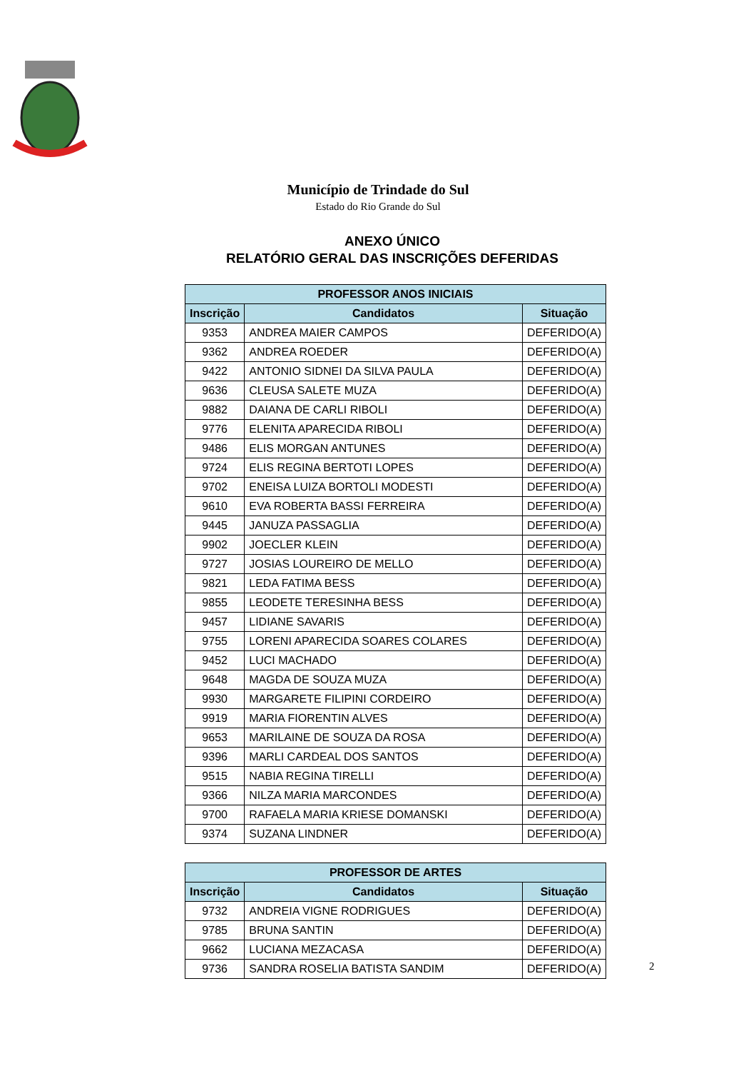Município de Trindade do Sul
Estado do Rio Grande do Sul
ANEXO ÚNICO
RELATÓRIO GERAL DAS INSCRIÇÕES DEFERIDAS
| PROFESSOR ANOS INICIAIS | | |
| --- | --- | --- |
| Inscrição | Candidatos | Situação |
| 9353 | ANDREA MAIER CAMPOS | DEFERIDO(A) |
| 9362 | ANDREA ROEDER | DEFERIDO(A) |
| 9422 | ANTONIO SIDNEI DA SILVA PAULA | DEFERIDO(A) |
| 9636 | CLEUSA SALETE MUZA | DEFERIDO(A) |
| 9882 | DAIANA DE CARLI RIBOLI | DEFERIDO(A) |
| 9776 | ELENITA APARECIDA RIBOLI | DEFERIDO(A) |
| 9486 | ELIS MORGAN ANTUNES | DEFERIDO(A) |
| 9724 | ELIS REGINA BERTOTI LOPES | DEFERIDO(A) |
| 9702 | ENEISA LUIZA BORTOLI MODESTI | DEFERIDO(A) |
| 9610 | EVA ROBERTA BASSI FERREIRA | DEFERIDO(A) |
| 9445 | JANUZA PASSAGLIA | DEFERIDO(A) |
| 9902 | JOECLER KLEIN | DEFERIDO(A) |
| 9727 | JOSIAS LOUREIRO DE MELLO | DEFERIDO(A) |
| 9821 | LEDA FATIMA BESS | DEFERIDO(A) |
| 9855 | LEODETE TERESINHA BESS | DEFERIDO(A) |
| 9457 | LIDIANE SAVARIS | DEFERIDO(A) |
| 9755 | LORENI APARECIDA SOARES COLARES | DEFERIDO(A) |
| 9452 | LUCI MACHADO | DEFERIDO(A) |
| 9648 | MAGDA DE SOUZA MUZA | DEFERIDO(A) |
| 9930 | MARGARETE FILIPINI CORDEIRO | DEFERIDO(A) |
| 9919 | MARIA FIORENTIN ALVES | DEFERIDO(A) |
| 9653 | MARILAINE DE SOUZA DA ROSA | DEFERIDO(A) |
| 9396 | MARLI CARDEAL DOS SANTOS | DEFERIDO(A) |
| 9515 | NABIA REGINA TIRELLI | DEFERIDO(A) |
| 9366 | NILZA MARIA MARCONDES | DEFERIDO(A) |
| 9700 | RAFAELA MARIA KRIESE DOMANSKI | DEFERIDO(A) |
| 9374 | SUZANA LINDNER | DEFERIDO(A) |
| PROFESSOR DE ARTES | | |
| --- | --- | --- |
| Inscrição | Candidatos | Situação |
| 9732 | ANDREIA VIGNE RODRIGUES | DEFERIDO(A) |
| 9785 | BRUNA SANTIN | DEFERIDO(A) |
| 9662 | LUCIANA MEZACASA | DEFERIDO(A) |
| 9736 | SANDRA ROSELIA BATISTA SANDIM | DEFERIDO(A) |
2